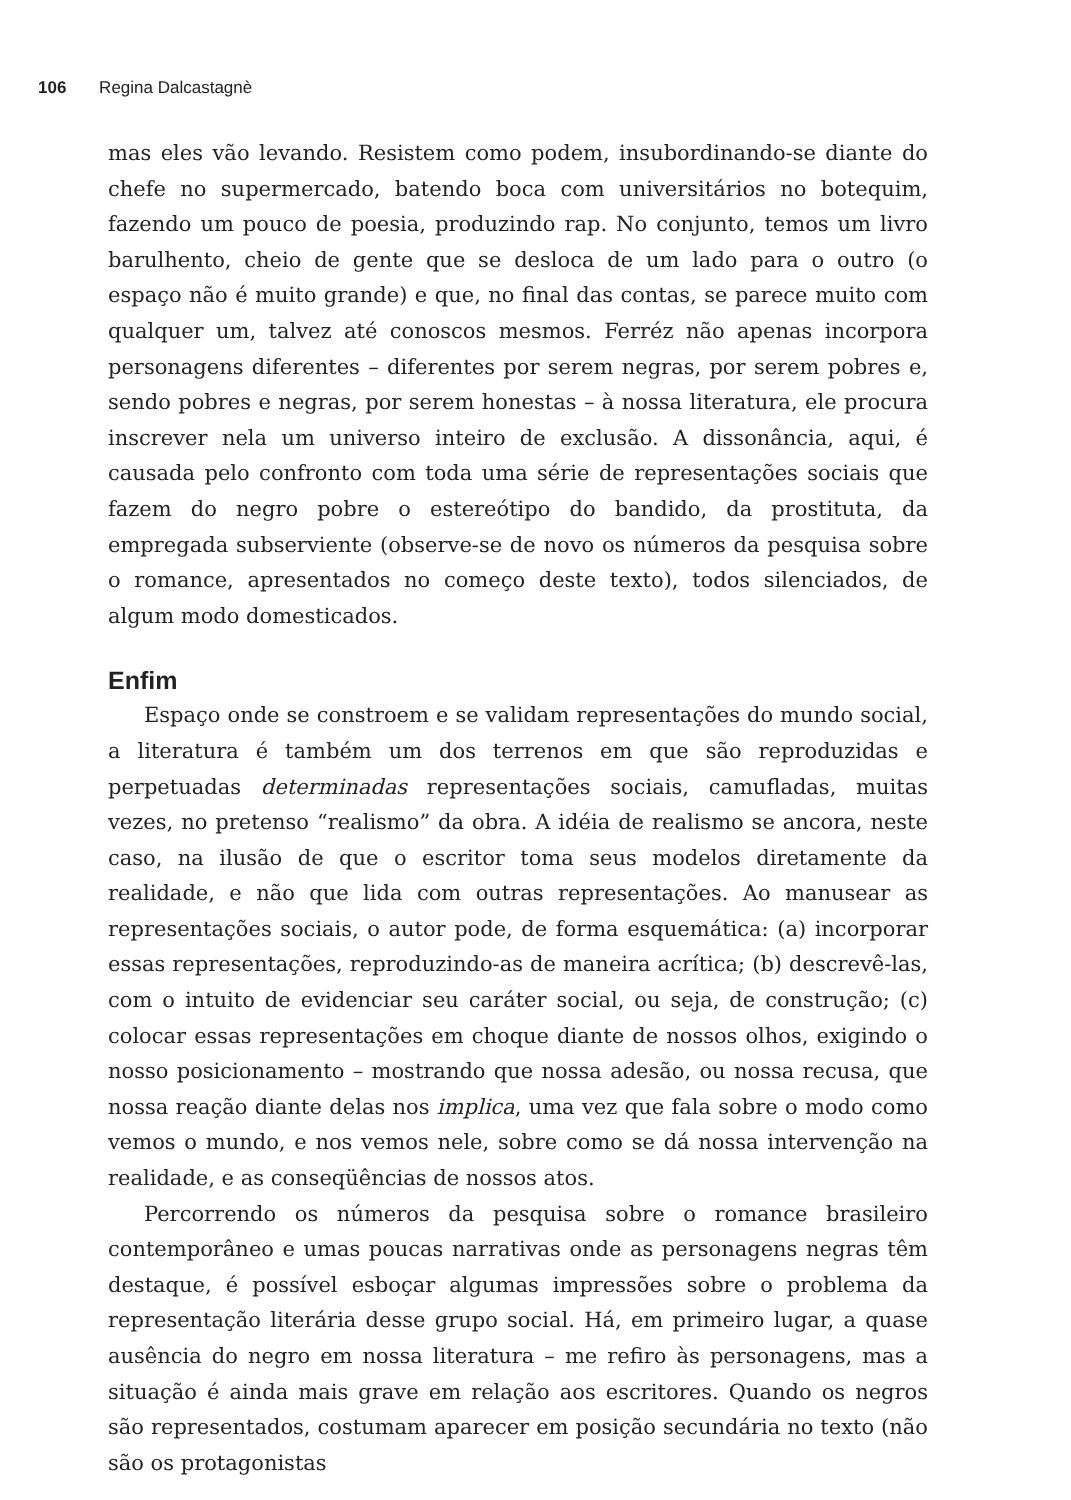106 Regina Dalcastagnè
mas eles vão levando. Resistem como podem, insubordinando-se diante do chefe no supermercado, batendo boca com universitários no botequim, fazendo um pouco de poesia, produzindo rap. No conjunto, temos um livro barulhento, cheio de gente que se desloca de um lado para o outro (o espaço não é muito grande) e que, no final das contas, se parece muito com qualquer um, talvez até conoscos mesmos. Ferréz não apenas incorpora personagens diferentes – diferentes por serem negras, por serem pobres e, sendo pobres e negras, por serem honestas – à nossa literatura, ele procura inscrever nela um universo inteiro de exclusão. A dissonância, aqui, é causada pelo confronto com toda uma série de representações sociais que fazem do negro pobre o estereótipo do bandido, da prostituta, da empregada subserviente (observe-se de novo os números da pesquisa sobre o romance, apresentados no começo deste texto), todos silenciados, de algum modo domesticados.
Enfim
Espaço onde se constroem e se validam representações do mundo social, a literatura é também um dos terrenos em que são reproduzidas e perpetuadas determinadas representações sociais, camufladas, muitas vezes, no pretenso “realismo” da obra. A idéia de realismo se ancora, neste caso, na ilusão de que o escritor toma seus modelos diretamente da realidade, e não que lida com outras representações. Ao manusear as representações sociais, o autor pode, de forma esquemática: (a) incorporar essas representações, reproduzindo-as de maneira acrítica; (b) descrevê-las, com o intuito de evidenciar seu caráter social, ou seja, de construção; (c) colocar essas representações em choque diante de nossos olhos, exigindo o nosso posicionamento – mostrando que nossa adesão, ou nossa recusa, que nossa reação diante delas nos implica, uma vez que fala sobre o modo como vemos o mundo, e nos vemos nele, sobre como se dá nossa intervenção na realidade, e as conseqüências de nossos atos.
Percorrendo os números da pesquisa sobre o romance brasileiro contemporâneo e umas poucas narrativas onde as personagens negras têm destaque, é possível esboçar algumas impressões sobre o problema da representação literária desse grupo social. Há, em primeiro lugar, a quase ausência do negro em nossa literatura – me refiro às personagens, mas a situação é ainda mais grave em relação aos escritores. Quando os negros são representados, costumam aparecer em posição secundária no texto (não são os protagonistas